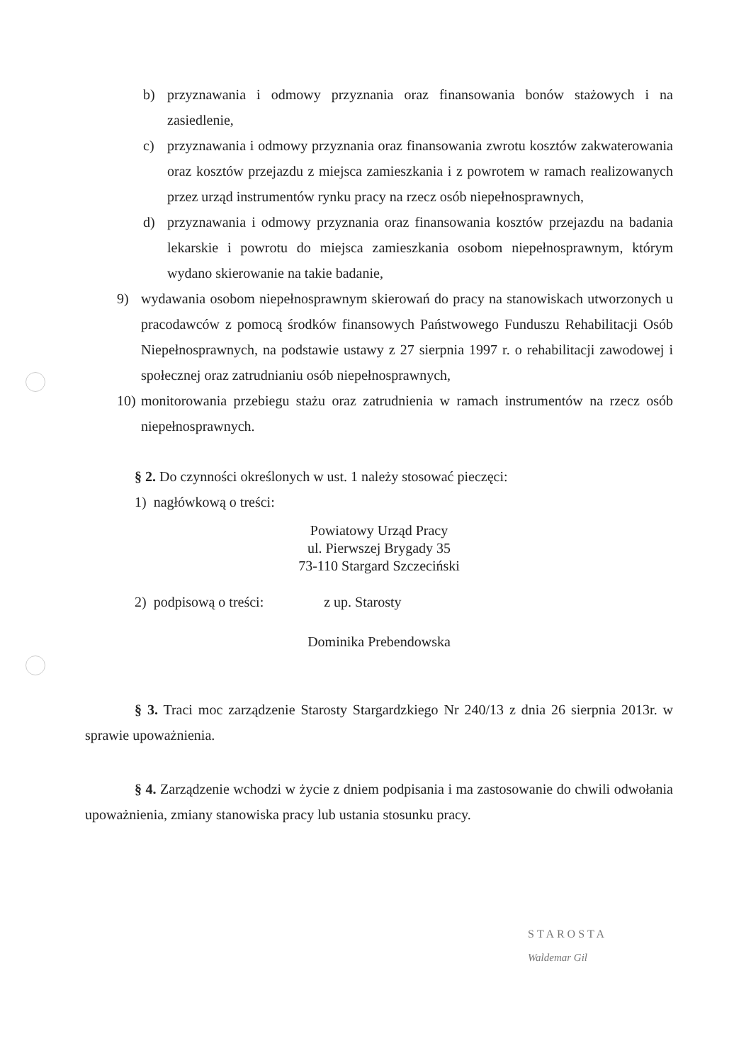b) przyznawania i odmowy przyznania oraz finansowania bonów stażowych i na zasiedlenie,
c) przyznawania i odmowy przyznania oraz finansowania zwrotu kosztów zakwaterowania oraz kosztów przejazdu z miejsca zamieszkania i z powrotem w ramach realizowanych przez urząd instrumentów rynku pracy na rzecz osób niepełnosprawnych,
d) przyznawania i odmowy przyznania oraz finansowania kosztów przejazdu na badania lekarskie i powrotu do miejsca zamieszkania osobom niepełnosprawnym, którym wydano skierowanie na takie badanie,
9) wydawania osobom niepełnosprawnym skierowań do pracy na stanowiskach utworzonych u pracodawców z pomocą środków finansowych Państwowego Funduszu Rehabilitacji Osób Niepełnosprawnych, na podstawie ustawy z 27 sierpnia 1997 r. o rehabilitacji zawodowej i społecznej oraz zatrudnianiu osób niepełnosprawnych,
10) monitorowania przebiegu stażu oraz zatrudnienia w ramach instrumentów na rzecz osób niepełnosprawnych.
§ 2. Do czynności określonych w ust. 1 należy stosować pieczęci:
1) nagłówkową o treści:
Powiatowy Urząd Pracy
ul. Pierwszej Brygady 35
73-110 Stargard Szczeciński
2) podpisową o treści: z up. Starosty
Dominika Prebendowska
§ 3. Traci moc zarządzenie Starosty Stargardzkiego Nr 240/13 z dnia 26 sierpnia 2013r. w sprawie upoważnienia.
§ 4. Zarządzenie wchodzi w życie z dniem podpisania i ma zastosowanie do chwili odwołania upoważnienia, zmiany stanowiska pracy lub ustania stosunku pracy.
STAROSTA
Waldemar Gil